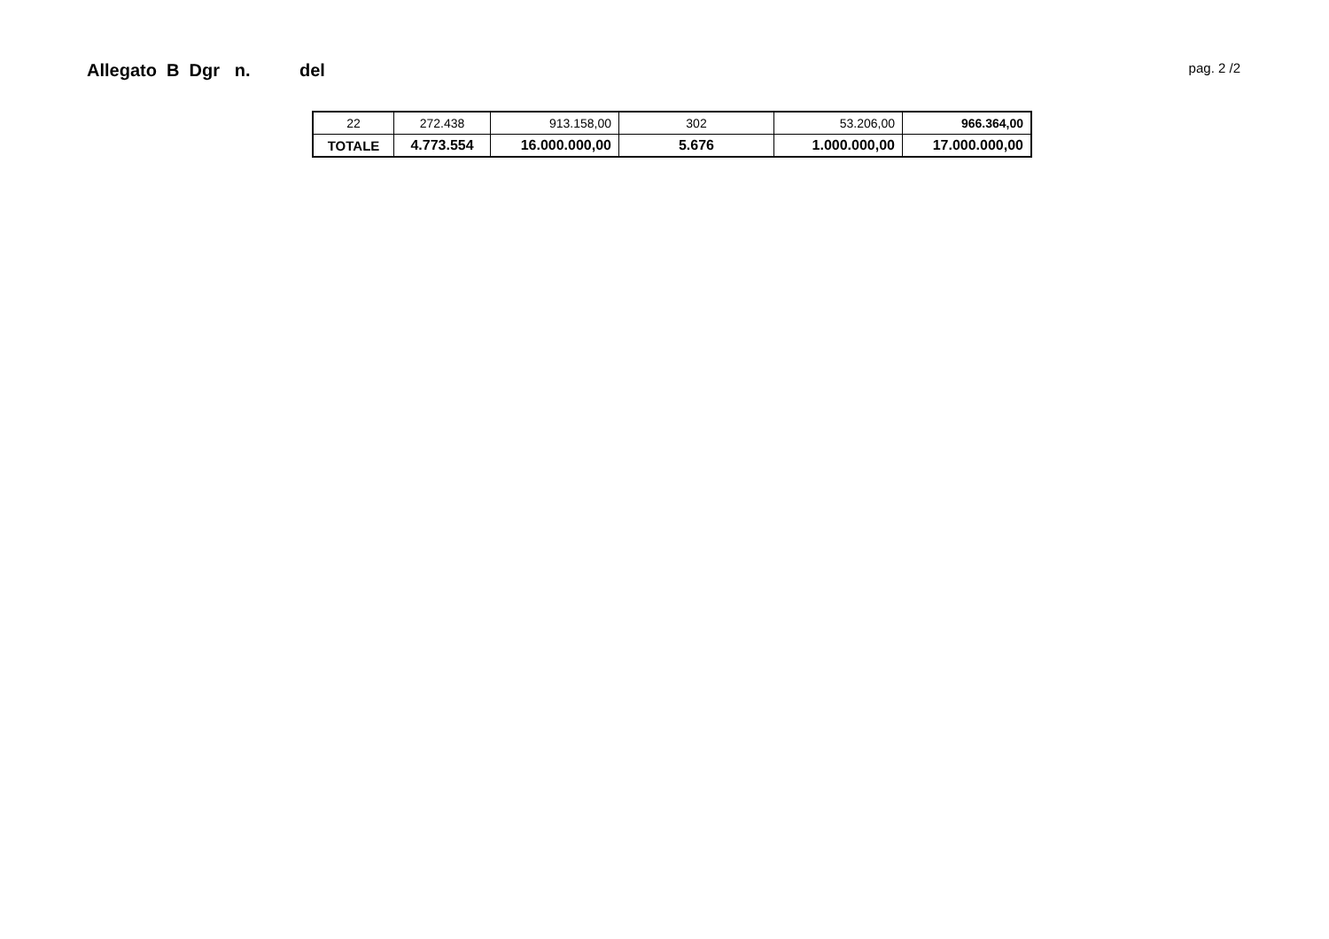Allegato B Dgr n. del
pag. 2 /2
| 22 | 272.438 | 913.158,00 | 302 | 53.206,00 | 966.364,00 |
| TOTALE | 4.773.554 | 16.000.000,00 | 5.676 | 1.000.000,00 | 17.000.000,00 |